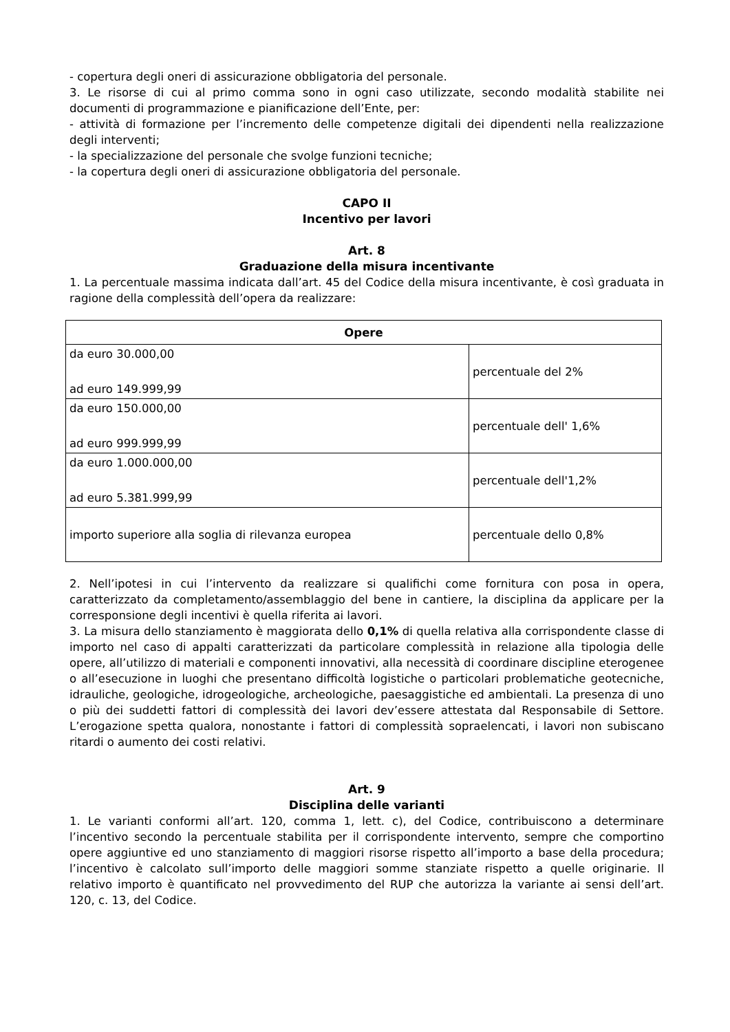- copertura degli oneri di assicurazione obbligatoria del personale.
3. Le risorse di cui al primo comma sono in ogni caso utilizzate, secondo modalità stabilite nei documenti di programmazione e pianificazione dell’Ente, per:
- attività di formazione per l’incremento delle competenze digitali dei dipendenti nella realizzazione degli interventi;
- la specializzazione del personale che svolge funzioni tecniche;
- la copertura degli oneri di assicurazione obbligatoria del personale.
CAPO II
Incentivo per lavori
Art. 8
Graduazione della misura incentivante
1. La percentuale massima indicata dall’art. 45 del Codice della misura incentivante, è così graduata in ragione della complessità dell’opera da realizzare:
| Opere | |
| --- | --- |
| da euro 30.000,00 ad euro 149.999,99 | percentuale del 2% |
| da euro 150.000,00 ad euro 999.999,99 | percentuale dell' 1,6% |
| da euro 1.000.000,00 ad euro 5.381.999,99 | percentuale dell'1,2% |
| importo superiore alla soglia di rilevanza europea | percentuale dello 0,8% |
2. Nell’ipotesi in cui l’intervento da realizzare si qualifichi come fornitura con posa in opera, caratterizzato da completamento/assemblaggio del bene in cantiere, la disciplina da applicare per la corresponsione degli incentivi è quella riferita ai lavori.
3. La misura dello stanziamento è maggiorata dello 0,1% di quella relativa alla corrispondente classe di importo nel caso di appalti caratterizzati da particolare complessità in relazione alla tipologia delle opere, all’utilizzo di materiali e componenti innovativi, alla necessità di coordinare discipline eterogenee o all’esecuzione in luoghi che presentano difficoltà logistiche o particolari problematiche geotecniche, idrauliche, geologiche, idrogeologiche, archeologiche, paesaggistiche ed ambientali. La presenza di uno o più dei suddetti fattori di complessità dei lavori dev’essere attestata dal Responsabile di Settore. L’erogazione spetta qualora, nonostante i fattori di complessità sopraelencati, i lavori non subiscano ritardi o aumento dei costi relativi.
Art. 9
Disciplina delle varianti
1. Le varianti conformi all’art. 120, comma 1, lett. c), del Codice, contribuiscono a determinare l’incentivo secondo la percentuale stabilita per il corrispondente intervento, sempre che comportino opere aggiuntive ed uno stanziamento di maggiori risorse rispetto all’importo a base della procedura; l’incentivo è calcolato sull’importo delle maggiori somme stanziate rispetto a quelle originarie. Il relativo importo è quantificato nel provvedimento del RUP che autorizza la variante ai sensi dell’art. 120, c. 13, del Codice.